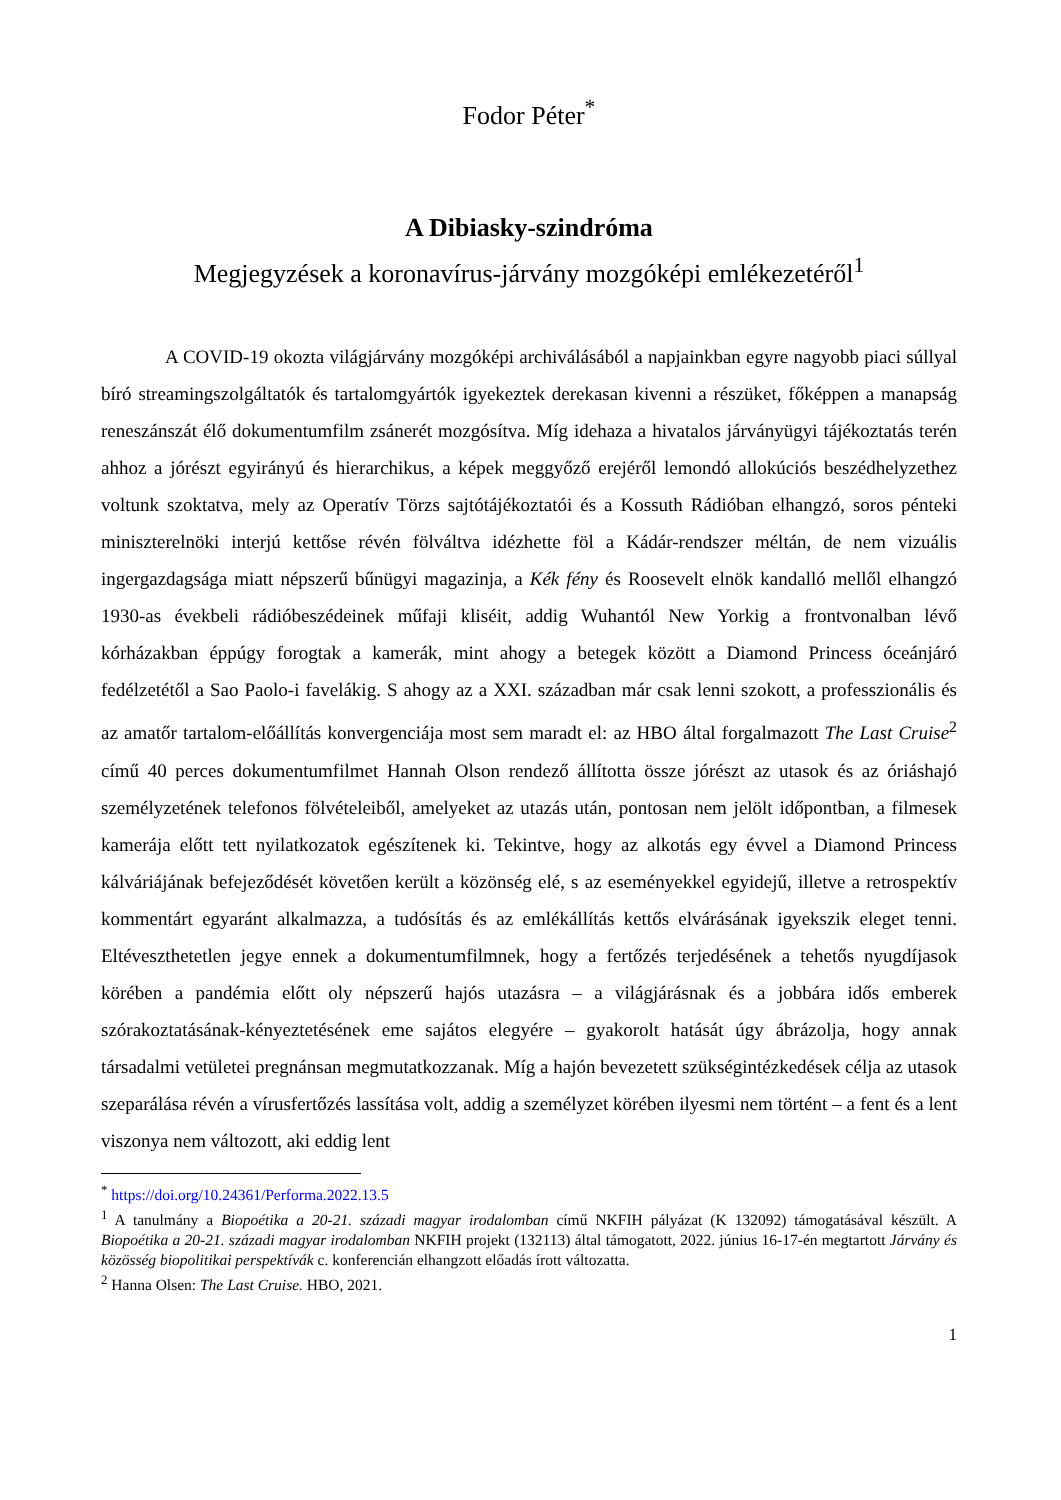Fodor Péter<sup>*</sup>
A Dibiasky-szindróma
Megjegyzések a koronavírus-járvány mozgóképi emlékezetéről<sup>1</sup>
A COVID-19 okozta világjárvány mozgóképi archiválásából a napjainkban egyre nagyobb piaci súllyal bíró streamingszolgáltatók és tartalomgyártók igyekeztek derekasan kivenni a részüket, főképpen a manapság reneszánszát élő dokumentumfilm zsánerét mozgósítva. Míg idehaza a hivatalos járványügyi tájékoztatás terén ahhoz a jórészt egyirányú és hierarchikus, a képek meggyőző erejéről lemondó allokúciós beszédhelyzethez voltunk szoktatva, mely az Operatív Törzs sajtótájékoztatói és a Kossuth Rádióban elhangzó, soros pénteki miniszterelnöki interjú kettőse révén fölváltva idézhette föl a Kádár-rendszer méltán, de nem vizuális ingergazdagsága miatt népszerű bűnügyi magazinja, a Kék fény és Roosevelt elnök kandalló mellől elhangzó 1930-as évekbeli rádióbeszédeinek műfaji kliséit, addig Wuhantól New Yorkig a frontvonalban lévő kórházakban éppúgy forogtak a kamerák, mint ahogy a betegek között a Diamond Princess óceánjáró fedélzetétől a Sao Paolo-i favelákig. S ahogy az a XXI. században már csak lenni szokott, a professzionális és az amatőr tartalom-előállítás konvergenciája most sem maradt el: az HBO által forgalmazott The Last Cruise<sup>2</sup> című 40 perces dokumentumfilmet Hannah Olson rendező állította össze jórészt az utasok és az óriáshajó személyzetének telefonos fölvételeiből, amelyeket az utazás után, pontosan nem jelölt időpontban, a filmesek kamerája előtt tett nyilatkozatok egészítenek ki. Tekintve, hogy az alkotás egy évvel a Diamond Princess kálváriájának befejeződését követően került a közönség elé, s az eseményekkel egyidejű, illetve a retrospektív kommentárt egyaránt alkalmazza, a tudósítás és az emlékállítás kettős elvárásának igyekszik eleget tenni. Eltéveszthetetlen jegye ennek a dokumentumfilmnek, hogy a fertőzés terjedésének a tehetős nyugdíjasok körében a pandémia előtt oly népszerű hajós utazásra – a világjárásnak és a jobbára idős emberek szórakoztatásának-kényeztetésének eme sajátos elegyére – gyakorolt hatását úgy ábrázolja, hogy annak társadalmi vetületei pregnánsan megmutatkozzanak. Míg a hajón bevezetett szükségintézkedések célja az utasok szeparálása révén a vírusfertőzés lassítása volt, addig a személyzet körében ilyesmi nem történt – a fent és a lent viszonya nem változott, aki eddig lent
<sup>*</sup> https://doi.org/10.24361/Performa.2022.13.5
<sup>1</sup> A tanulmány a Biopoétika a 20-21. századi magyar irodalomban című NKFIH pályázat (K 132092) támogatásával készült. A Biopoétika a 20-21. századi magyar irodalomban NKFIH projekt (132113) által támogatott, 2022. június 16-17-én megtartott Járvány és közösség biopolitikai perspektívák c. konferencián elhangzott előadás írott változatta.
<sup>2</sup> Hanna Olsen: The Last Cruise. HBO, 2021.
1